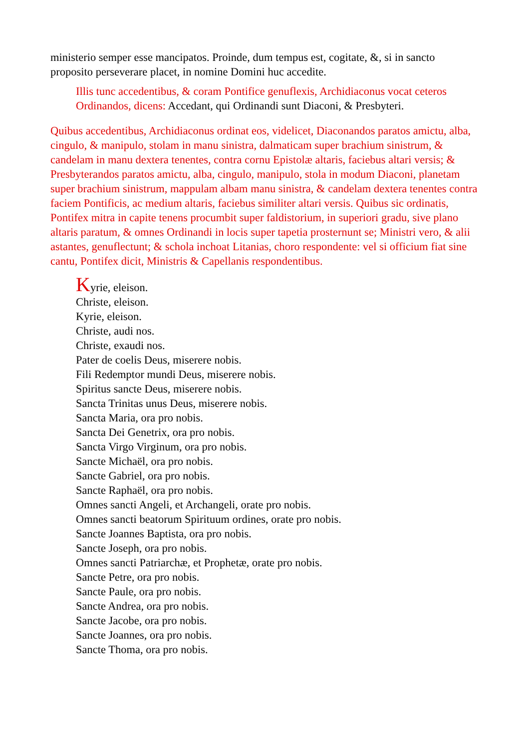ministerio semper esse mancipatos. Proinde, dum tempus est, cogitate, &, si in sancto proposito perseverare placet, in nomine Domini huc accedite.
Illis tunc accedentibus, & coram Pontifice genuflexis, Archidiaconus vocat ceteros Ordinandos, dicens: Accedant, qui Ordinandi sunt Diaconi, & Presbyteri.
Quibus accedentibus, Archidiaconus ordinat eos, videlicet, Diaconandos paratos amictu, alba, cingulo, & manipulo, stolam in manu sinistra, dalmaticam super brachium sinistrum, & candelam in manu dextera tenentes, contra cornu Epistolæ altaris, faciebus altari versis; & Presbyterandos paratos amictu, alba, cingulo, manipulo, stola in modum Diaconi, planetam super brachium sinistrum, mappulam albam manu sinistra, & candelam dextera tenentes contra faciem Pontificis, ac medium altaris, faciebus similiter altari versis. Quibus sic ordinatis, Pontifex mitra in capite tenens procumbit super faldistorium, in superiori gradu, sive plano altaris paratum, & omnes Ordinandi in locis super tapetia prosternunt se; Ministri vero, & alii astantes, genuflectunt; & schola inchoat Litanias, choro respondente: vel si officium fiat sine cantu, Pontifex dicit, Ministris & Capellanis respondentibus.
Kyrie, eleison.
Christe, eleison.
Kyrie, eleison.
Christe, audi nos.
Christe, exaudi nos.
Pater de coelis Deus, miserere nobis.
Fili Redemptor mundi Deus, miserere nobis.
Spiritus sancte Deus, miserere nobis.
Sancta Trinitas unus Deus, miserere nobis.
Sancta Maria, ora pro nobis.
Sancta Dei Genetrix, ora pro nobis.
Sancta Virgo Virginum, ora pro nobis.
Sancte Michaël, ora pro nobis.
Sancte Gabriel, ora pro nobis.
Sancte Raphaël, ora pro nobis.
Omnes sancti Angeli, et Archangeli, orate pro nobis.
Omnes sancti beatorum Spirituum ordines, orate pro nobis.
Sancte Joannes Baptista, ora pro nobis.
Sancte Joseph, ora pro nobis.
Omnes sancti Patriarchæ, et Prophetæ, orate pro nobis.
Sancte Petre, ora pro nobis.
Sancte Paule, ora pro nobis.
Sancte Andrea, ora pro nobis.
Sancte Jacobe, ora pro nobis.
Sancte Joannes, ora pro nobis.
Sancte Thoma, ora pro nobis.